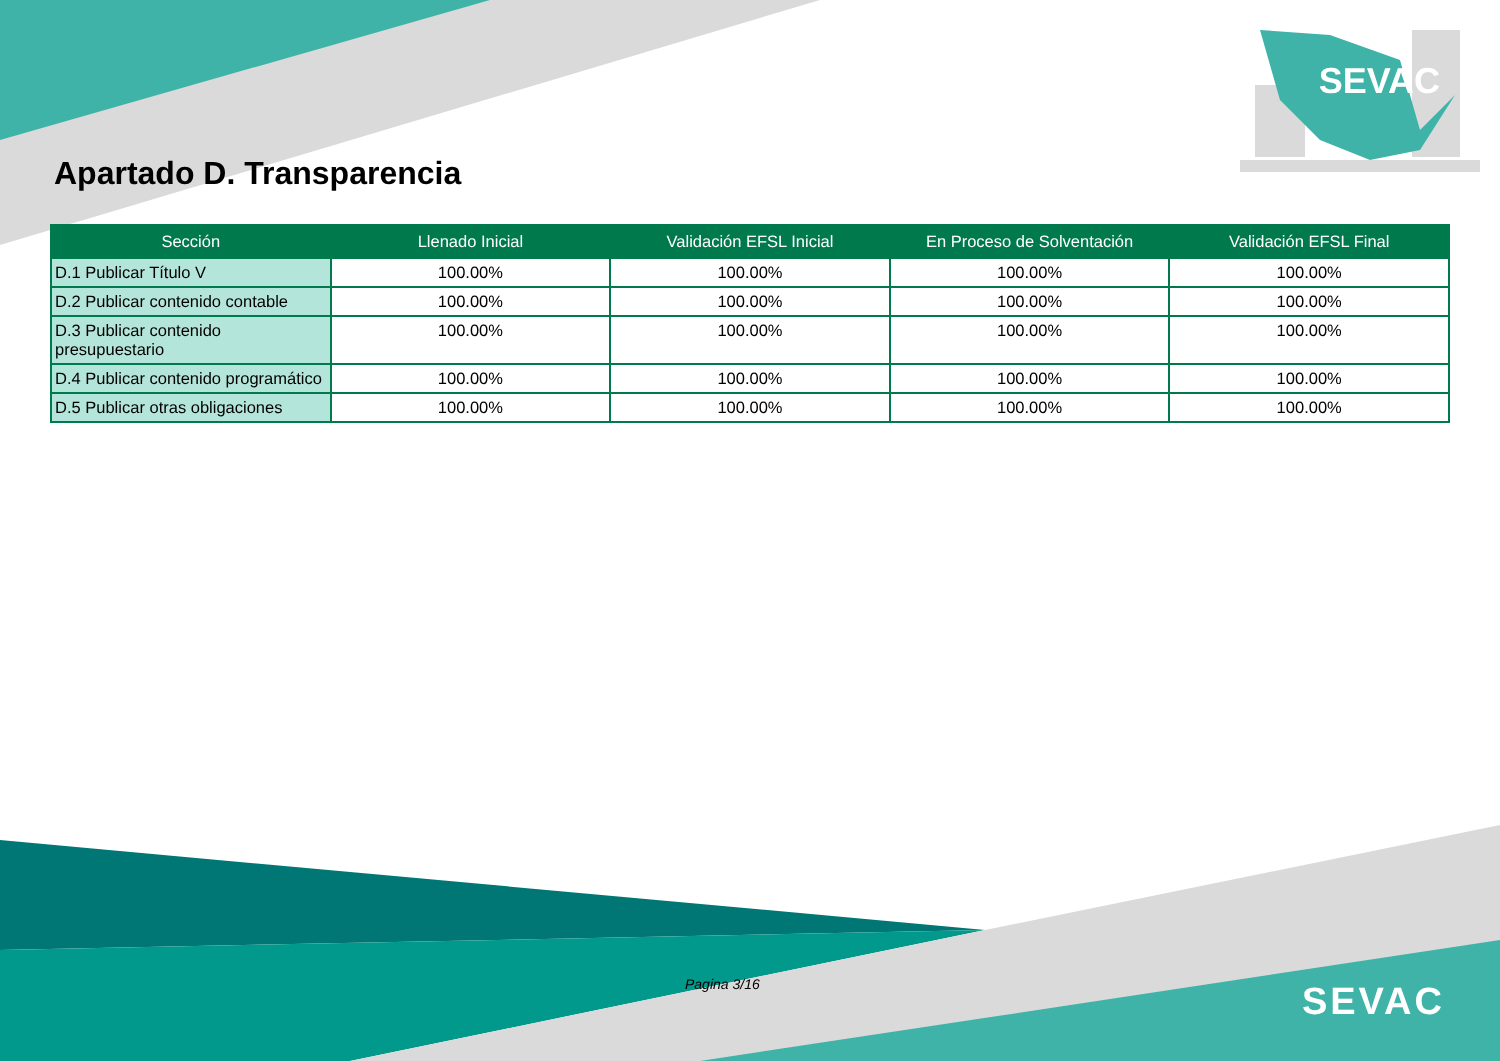SEVAC
Apartado D. Transparencia
| Sección | Llenado Inicial | Validación EFSL Inicial | En Proceso de Solventación | Validación EFSL Final |
| --- | --- | --- | --- | --- |
| D.1 Publicar Título V | 100.00% | 100.00% | 100.00% | 100.00% |
| D.2 Publicar contenido contable | 100.00% | 100.00% | 100.00% | 100.00% |
| D.3 Publicar contenido presupuestario | 100.00% | 100.00% | 100.00% | 100.00% |
| D.4 Publicar contenido programático | 100.00% | 100.00% | 100.00% | 100.00% |
| D.5 Publicar otras obligaciones | 100.00% | 100.00% | 100.00% | 100.00% |
Pagina 3/16 SEVAC